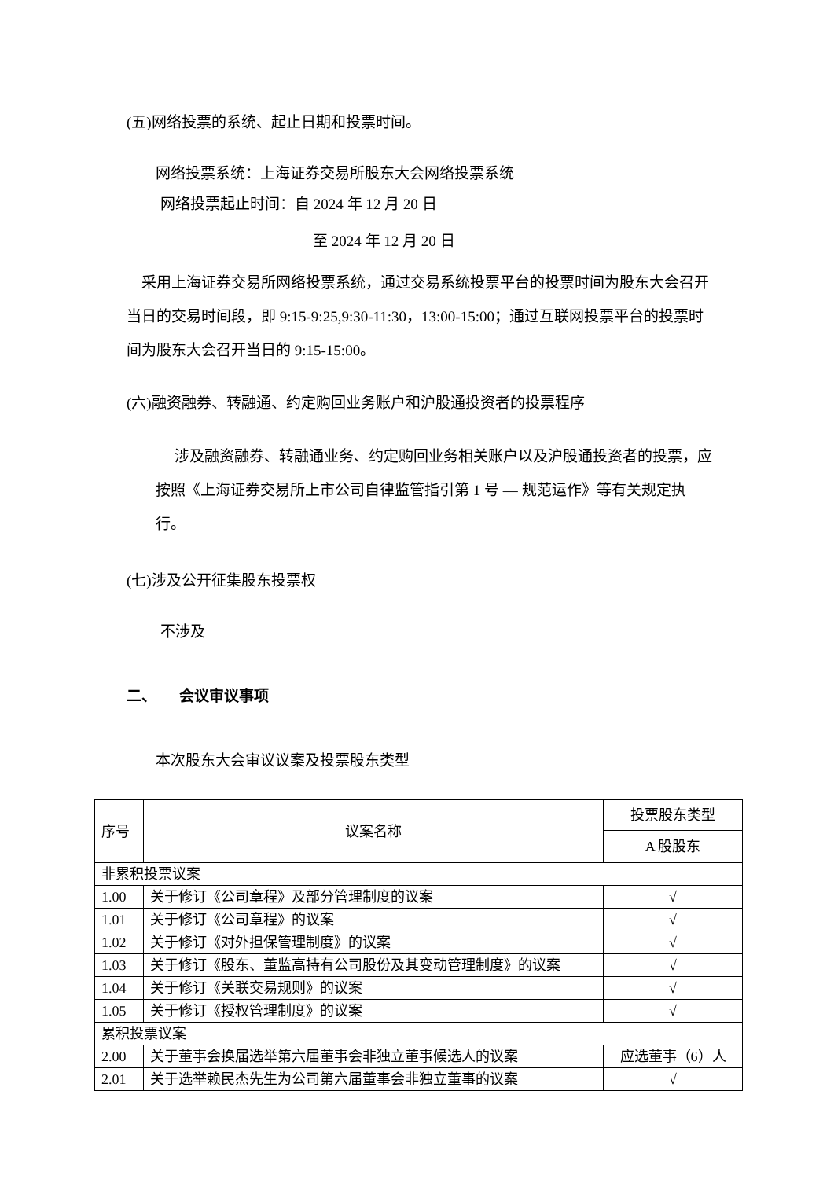(五)网络投票的系统、起止日期和投票时间。
网络投票系统：上海证券交易所股东大会网络投票系统
网络投票起止时间：自 2024 年 12 月 20 日
至 2024 年 12 月 20 日
采用上海证券交易所网络投票系统，通过交易系统投票平台的投票时间为股东大会召开当日的交易时间段，即 9:15-9:25,9:30-11:30，13:00-15:00；通过互联网投票平台的投票时间为股东大会召开当日的 9:15-15:00。
(六)融资融券、转融通、约定购回业务账户和沪股通投资者的投票程序
涉及融资融券、转融通业务、约定购回业务相关账户以及沪股通投资者的投票，应按照《上海证券交易所上市公司自律监管指引第 1 号 — 规范运作》等有关规定执行。
(七)涉及公开征集股东投票权
不涉及
二、 会议审议事项
本次股东大会审议议案及投票股东类型
| 序号 | 议案名称 | 投票股东类型 |
| | | A 股股东 |
| 非累积投票议案 | | |
| 1.00 | 关于修订《公司章程》及部分管理制度的议案 | √ |
| 1.01 | 关于修订《公司章程》的议案 | √ |
| 1.02 | 关于修订《对外担保管理制度》的议案 | √ |
| 1.03 | 关于修订《股东、董监高持有公司股份及其变动管理制度》的议案 | √ |
| 1.04 | 关于修订《关联交易规则》的议案 | √ |
| 1.05 | 关于修订《授权管理制度》的议案 | √ |
| 累积投票议案 | | |
| 2.00 | 关于董事会换届选举第六届董事会非独立董事候选人的议案 | 应选董事（6）人 |
| 2.01 | 关于选举赖民杰先生为公司第六届董事会非独立董事的议案 | √ |